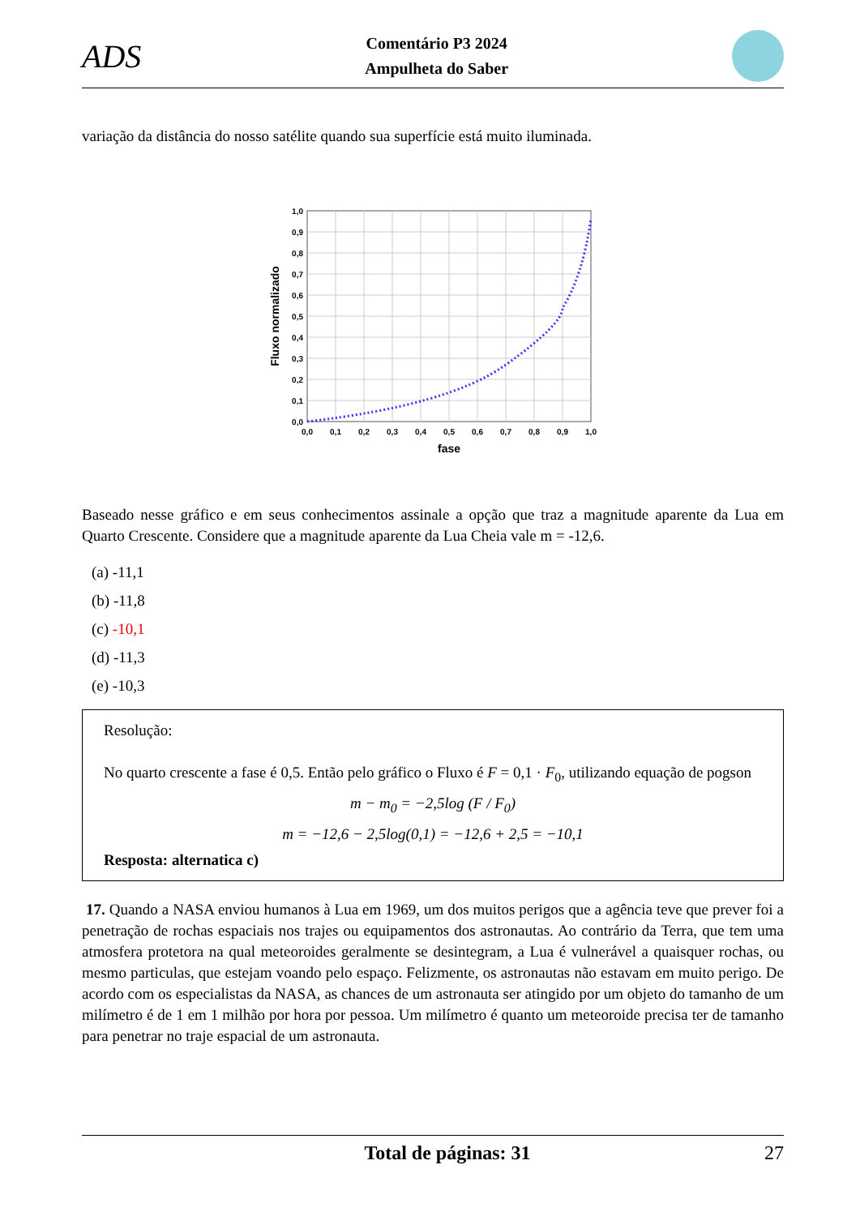ADS
Comentário P3 2024
Ampulheta do Saber
variação da distância do nosso satélite quando sua superfície está muito iluminada.
Fluxo normalizado
1,0
0,9
0,8
0,7
0,6
0,5
0,4
0,3
0,2
0,1
0,0
0,0
0,1
0,2
0,3
0,4
0,5
0,6
0,7
0,8
0,9
1,0
fase
Baseado nesse gráfico e em seus conhecimentos assinale a opção que traz a magnitude aparente da Lua em Quarto Crescente. Considere que a magnitude aparente da Lua Cheia vale m = -12,6.
(a) -11,1
(b) -11,8
(c) -10,1
(d) -11,3
(e) -10,3
Resolução:
No quarto crescente a fase é 0,5. Então pelo gráfico o Fluxo é F = 0,1 · F<sub>0</sub>, utilizando equação de pogson
m − m<sub>0</sub> = −2,5log (F / F<sub>0</sub>)
m = −12,6 − 2,5log(0,1) = −12,6 + 2,5 = −10,1
Resposta: alternatica c)
17. Quando a NASA enviou humanos à Lua em 1969, um dos muitos perigos que a agência teve que prever foi a penetração de rochas espaciais nos trajes ou equipamentos dos astronautas. Ao contrário da Terra, que tem uma atmosfera protetora na qual meteoroides geralmente se desintegram, a Lua é vulnerável a quaisquer rochas, ou mesmo particulas, que estejam voando pelo espaço. Felizmente, os astronautas não estavam em muito perigo. De acordo com os especialistas da NASA, as chances de um astronauta ser atingido por um objeto do tamanho de um milímetro é de 1 em 1 milhão por hora por pessoa. Um milímetro é quanto um meteoroide precisa ter de tamanho para penetrar no traje espacial de um astronauta.
Total de páginas: 31 27